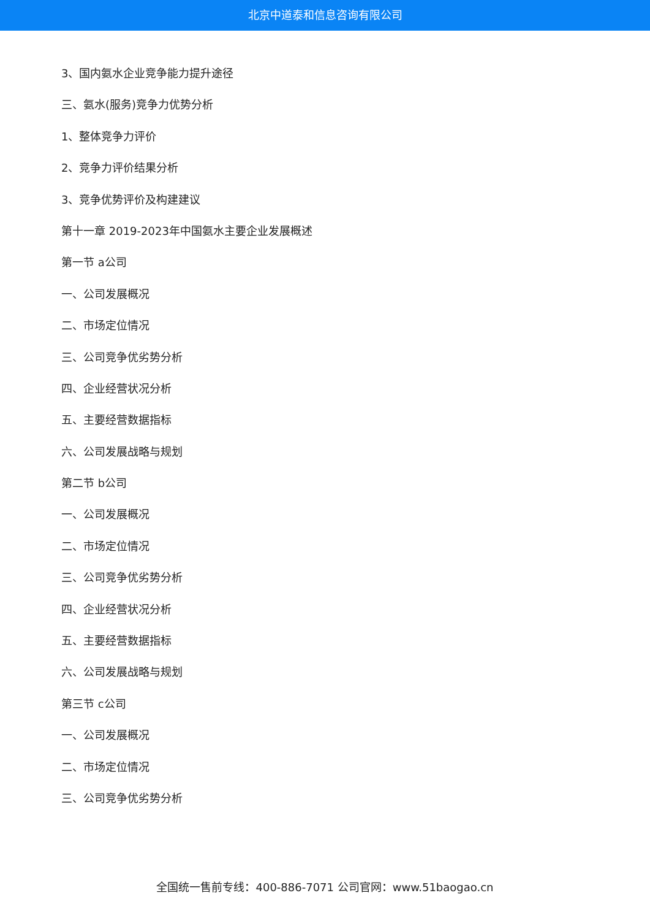北京中道泰和信息咨询有限公司
3、国内氨水企业竞争能力提升途径
三、氨水(服务)竞争力优势分析
1、整体竞争力评价
2、竞争力评价结果分析
3、竞争优势评价及构建建议
第十一章 2019-2023年中国氨水主要企业发展概述
第一节 a公司
一、公司发展概况
二、市场定位情况
三、公司竞争优劣势分析
四、企业经营状况分析
五、主要经营数据指标
六、公司发展战略与规划
第二节 b公司
一、公司发展概况
二、市场定位情况
三、公司竞争优劣势分析
四、企业经营状况分析
五、主要经营数据指标
六、公司发展战略与规划
第三节 c公司
一、公司发展概况
二、市场定位情况
三、公司竞争优劣势分析
全国统一售前专线：400-886-7071 公司官网：www.51baogao.cn